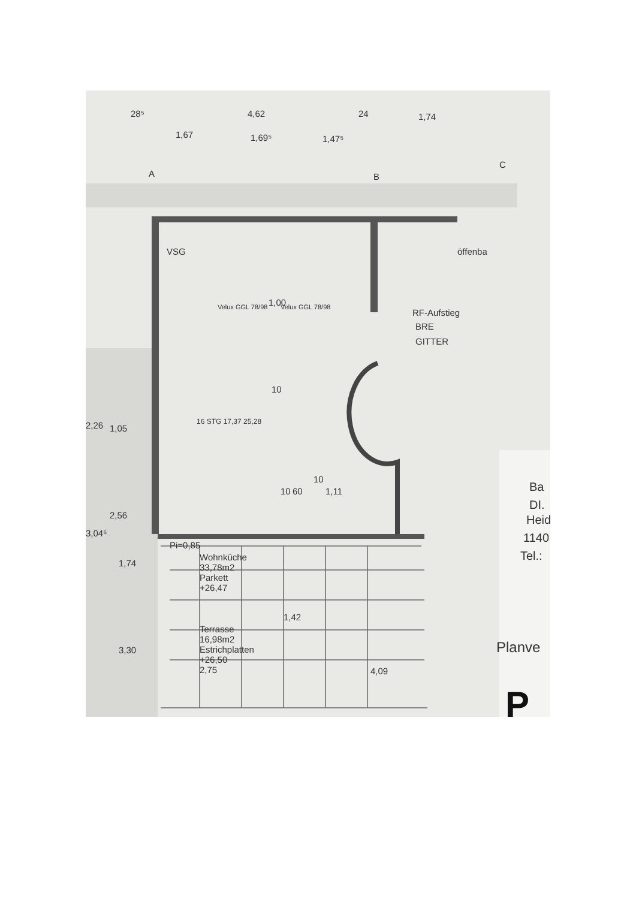28⁵ 4,62 24 1,74
1,67 1,69⁵ 1,47⁵
A B
C
VSG öffenba
Velux GGL 78/98 Velux GGL 78/98 1,00
RF-Aufstieg
BRE
GITTER
10
16 STG 17,37 25,28
10
10 60 1,11
2,26 1,05
2,56
3,04⁵
1,74
3,30
Pi=0,85
Wohnküche
33,78m2
Parkett
+26,47
Terrasse
16,98m2
Estrichplatten
+26,50
2,75 4,09
1,42
Ba
DI.
Heid
1140
Tel.:
Planve
P